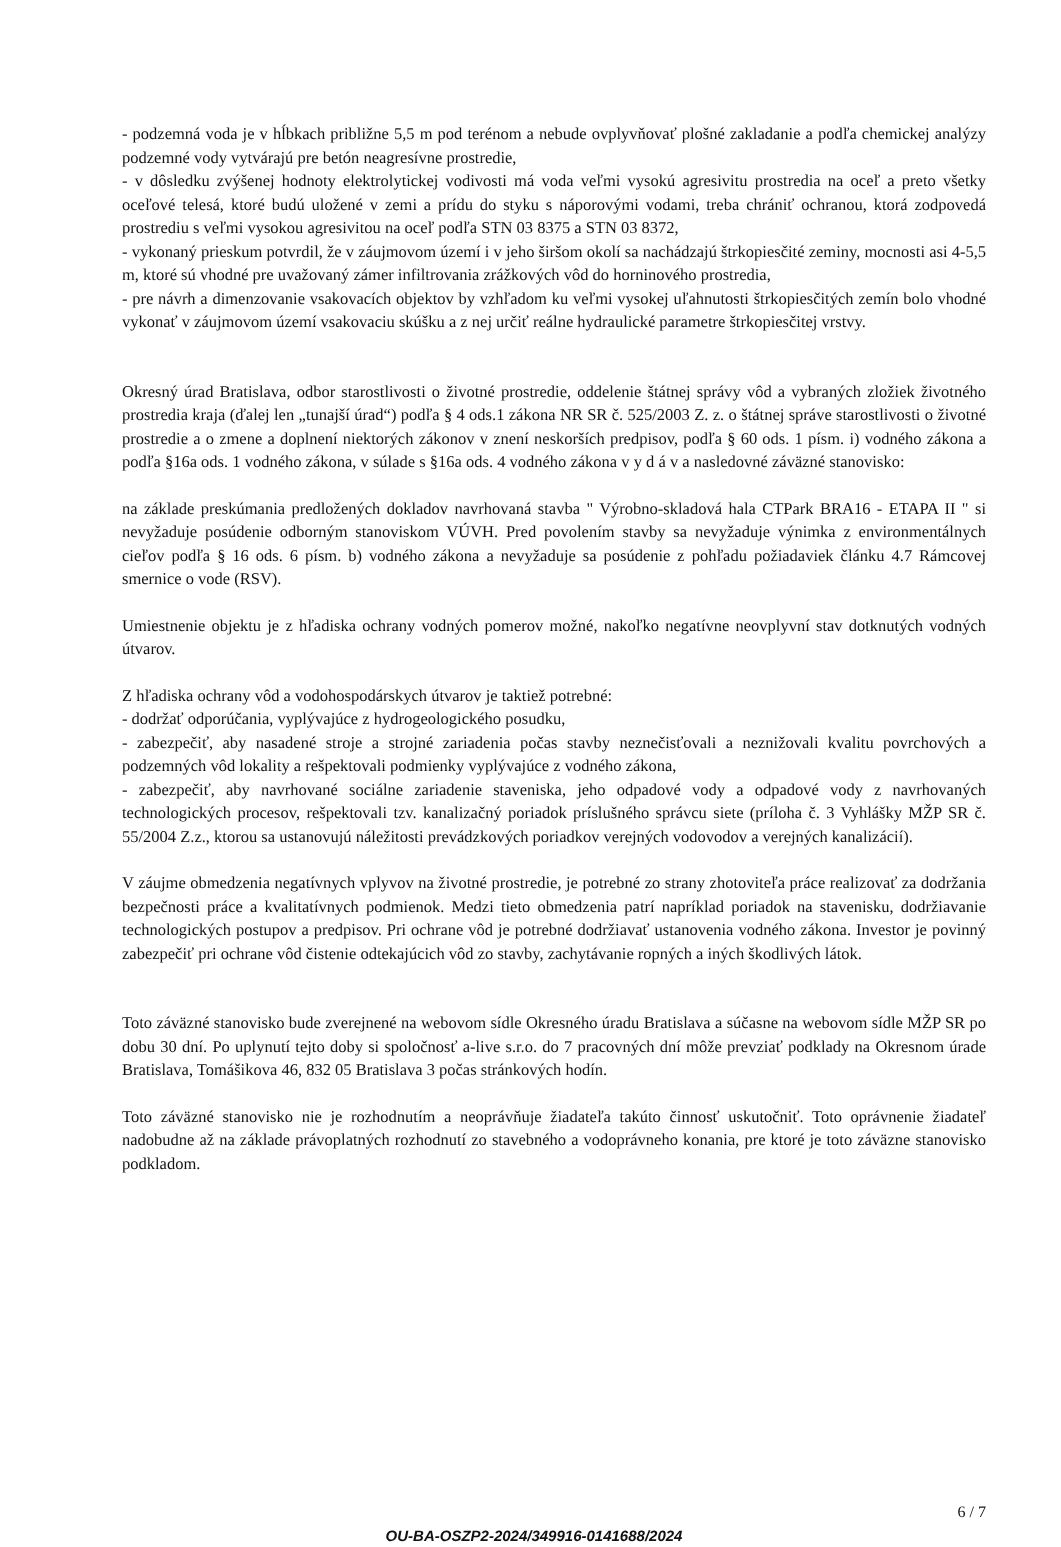- podzemná voda je v hĺbkach približne 5,5 m pod terénom a nebude ovplyvňovať plošné zakladanie a podľa chemickej analýzy podzemné vody vytvárajú pre betón neagresívne prostredie,
- v dôsledku zvýšenej hodnoty elektrolytickej vodivosti má voda veľmi vysokú agresivitu prostredia na oceľ a preto všetky oceľové telesá, ktoré budú uložené v zemi a prídu do styku s náporovými vodami, treba chrániť ochranou, ktorá zodpovedá prostrediu s veľmi vysokou agresivitou na oceľ podľa STN 03 8375 a STN 03 8372,
- vykonaný prieskum potvrdil, že v záujmovom území i v jeho širšom okolí sa nachádzajú štrkopiesčité zeminy, mocnosti asi 4-5,5 m, ktoré sú vhodné pre uvažovaný zámer infiltrovania zrážkových vôd do horninového prostredia,
- pre návrh a dimenzovanie vsakovacích objektov by vzhľadom ku veľmi vysokej uľahnutosti štrkopiesčitých zemín bolo vhodné vykonať v záujmovom území vsakovaciu skúšku a z nej určiť reálne hydraulické parametre štrkopiesčitej vrstvy.
Okresný úrad Bratislava, odbor starostlivosti o životné prostredie, oddelenie štátnej správy vôd a vybraných zložiek životného prostredia kraja (ďalej len „tunajší úrad“) podľa § 4 ods.1 zákona NR SR č. 525/2003 Z. z. o štátnej správe starostlivosti o životné prostredie a o zmene a doplnení niektorých zákonov v znení neskorších predpisov, podľa § 60 ods. 1 písm. i) vodného zákona a podľa §16a ods. 1 vodného zákona, v súlade s §16a ods. 4 vodného zákona v y d á v a nasledovné záväzné stanovisko:
na základe preskúmania predložených dokladov navrhovaná stavba " Výrobno-skladová hala CTPark BRA16 - ETAPA II " si nevyžaduje posúdenie odborným stanoviskom VÚVH. Pred povolením stavby sa nevyžaduje výnimka z environmentálnych cieľov podľa § 16 ods. 6 písm. b) vodného zákona a nevyžaduje sa posúdenie z pohľadu požiadaviek článku 4.7 Rámcovej smernice o vode (RSV).
Umiestnenie objektu je z hľadiska ochrany vodných pomerov možné, nakoľko negatívne neovplyvní stav dotknutých vodných útvarov.
Z hľadiska ochrany vôd a vodohospodárskych útvarov je taktiež potrebné:
- dodržať odporúčania, vyplývajúce z hydrogeologického posudku,
- zabezpečiť, aby nasadené stroje a strojné zariadenia počas stavby neznečisťovali a neznižovali kvalitu povrchových a podzemných vôd lokality a rešpektovali podmienky vyplývajúce z vodného zákona,
- zabezpečiť, aby navrhované sociálne zariadenie staveniska, jeho odpadové vody a odpadové vody z navrhovaných technologických procesov, rešpektovali tzv. kanalizačný poriadok príslušného správcu siete (príloha č. 3 Vyhlášky MŽP SR č. 55/2004 Z.z., ktorou sa ustanovujú náležitosti prevádzkových poriadkov verejných vodovodov a verejných kanalizácií).
V záujme obmedzenia negatívnych vplyvov na životné prostredie, je potrebné zo strany zhotoviteľa práce realizovať za dodržania bezpečnosti práce a kvalitatívnych podmienok. Medzi tieto obmedzenia patrí napríklad poriadok na stavenisku, dodržiavanie technologických postupov a predpisov. Pri ochrane vôd je potrebné dodržiavať ustanovenia vodného zákona. Investor je povinný zabezpečiť pri ochrane vôd čistenie odtekajúcich vôd zo stavby, zachytávanie ropných a iných škodlivých látok.
Toto záväzné stanovisko bude zverejnené na webovom sídle Okresného úradu Bratislava a súčasne na webovom sídle MŽP SR po dobu 30 dní. Po uplynutí tejto doby si spoločnosť a-live s.r.o. do 7 pracovných dní môže prevziať podklady na Okresnom úrade Bratislava, Tomášikova 46, 832 05 Bratislava 3 počas stránkových hodín.
Toto záväzné stanovisko nie je rozhodnutím a neoprávňuje žiadateľa takúto činnosť uskutočniť. Toto oprávnenie žiadateľ nadobudne až na základe právoplatných rozhodnutí zo stavebného a vodoprávneho konania, pre ktoré je toto záväzne stanovisko podkladom.
6 / 7
OU-BA-OSZP2-2024/349916-0141688/2024